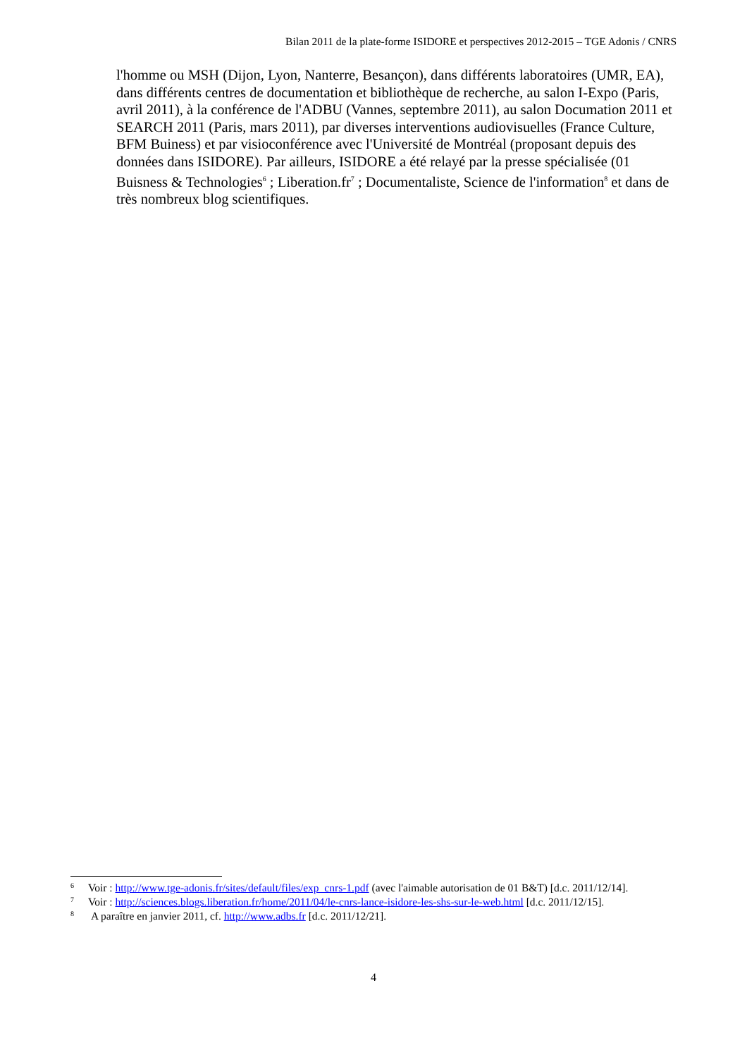Bilan 2011 de la plate-forme ISIDORE et perspectives 2012-2015 – TGE Adonis / CNRS
l'homme ou MSH (Dijon, Lyon, Nanterre, Besançon), dans différents laboratoires (UMR, EA), dans différents centres de documentation et bibliothèque de recherche, au salon I-Expo (Paris, avril 2011), à la conférence de l'ADBU (Vannes, septembre 2011), au salon Documation 2011 et SEARCH 2011 (Paris, mars 2011), par diverses interventions audiovisuelles (France Culture, BFM Buiness) et par visioconférence avec l'Université de Montréal (proposant depuis des données dans ISIDORE). Par ailleurs, ISIDORE a été relayé par la presse spécialisée (01 Buisness & Technologies<sup>6</sup> ; Liberation.fr<sup>7</sup> ; Documentaliste, Science de l'information<sup>8</sup> et dans de très nombreux blog scientifiques.
6 Voir : http://www.tge-adonis.fr/sites/default/files/exp_cnrs-1.pdf (avec l'aimable autorisation de 01 B&T) [d.c. 2011/12/14].
7 Voir : http://sciences.blogs.liberation.fr/home/2011/04/le-cnrs-lance-isidore-les-shs-sur-le-web.html [d.c. 2011/12/15].
8 A paraître en janvier 2011, cf. http://www.adbs.fr [d.c. 2011/12/21].
4